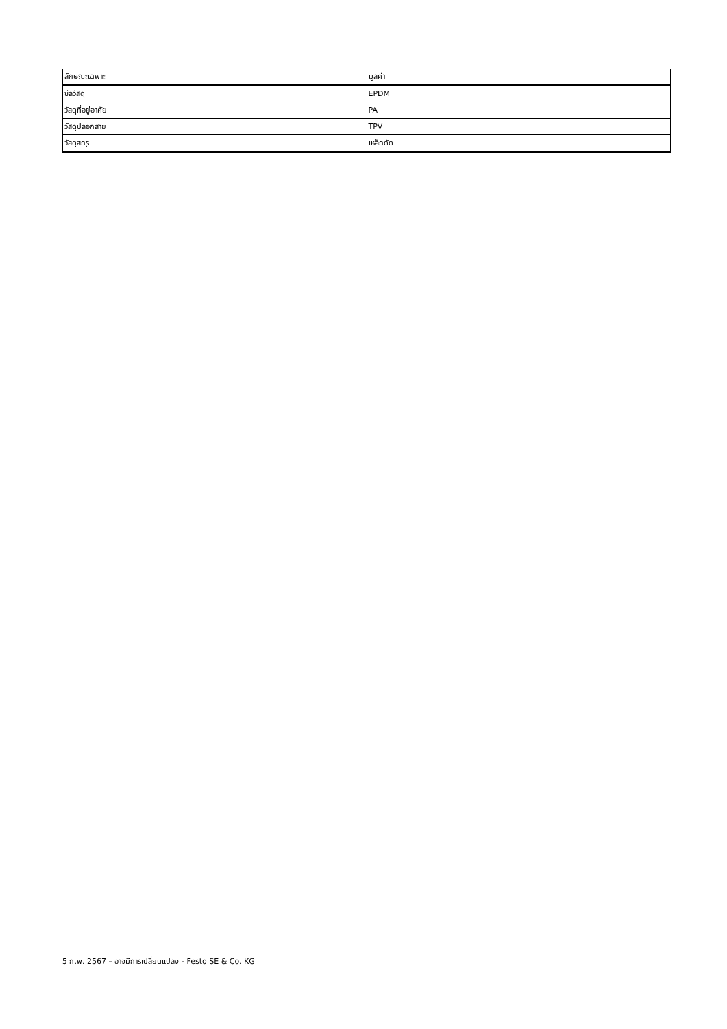| ลักษณะเฉพาะ | มูลค่า |
| --- | --- |
| ซีลวัสดุ | EPDM |
| วัสดุที่อยู่อาศัย | PA |
| วัสดุปลอกสาย | TPV |
| วัสดุสกรู | เหล็กดัด |
5 ก.พ. 2567 – อาจมีการเปลี่ยนแปลง - Festo SE & Co. KG